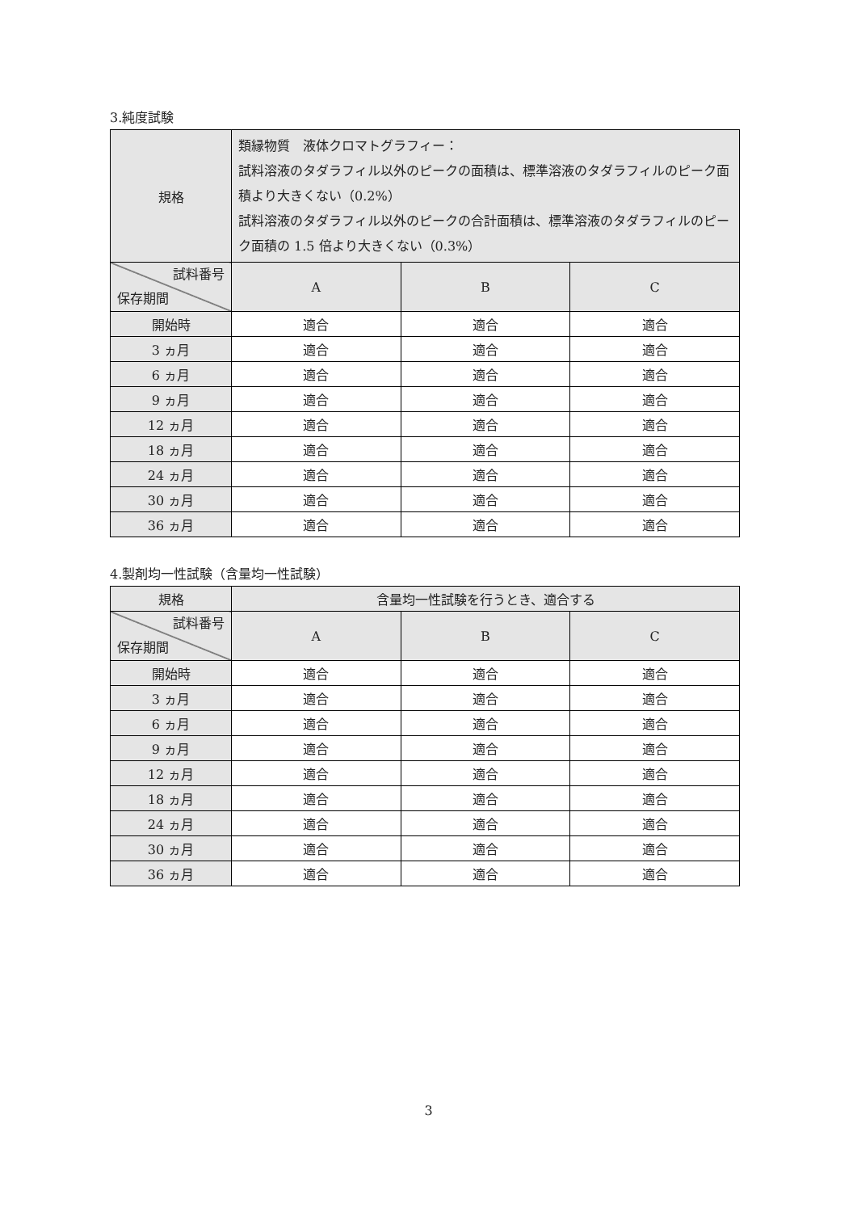3.純度試験
| 規格 | 類縁物質 液体クロマトグラフィー： 試料溶液のタダラフィル以外のピークの面積は、標準溶液のタダラフィルのピーク面積より大きくない（0.2%） 試料溶液のタダラフィル以外のピークの合計面積は、標準溶液のタダラフィルのピーク面積の 1.5 倍より大きくない（0.3%） | | |
| 試料番号 保存期間 | A | B | C |
| 開始時 | 適合 | 適合 | 適合 |
| 3 ヵ月 | 適合 | 適合 | 適合 |
| 6 ヵ月 | 適合 | 適合 | 適合 |
| 9 ヵ月 | 適合 | 適合 | 適合 |
| 12 ヵ月 | 適合 | 適合 | 適合 |
| 18 ヵ月 | 適合 | 適合 | 適合 |
| 24 ヵ月 | 適合 | 適合 | 適合 |
| 30 ヵ月 | 適合 | 適合 | 適合 |
| 36 ヵ月 | 適合 | 適合 | 適合 |
4.製剤均一性試験（含量均一性試験）
| 規格 | 含量均一性試験を行うとき、適合する | | |
| 試料番号 保存期間 | A | B | C |
| 開始時 | 適合 | 適合 | 適合 |
| 3 ヵ月 | 適合 | 適合 | 適合 |
| 6 ヵ月 | 適合 | 適合 | 適合 |
| 9 ヵ月 | 適合 | 適合 | 適合 |
| 12 ヵ月 | 適合 | 適合 | 適合 |
| 18 ヵ月 | 適合 | 適合 | 適合 |
| 24 ヵ月 | 適合 | 適合 | 適合 |
| 30 ヵ月 | 適合 | 適合 | 適合 |
| 36 ヵ月 | 適合 | 適合 | 適合 |
3